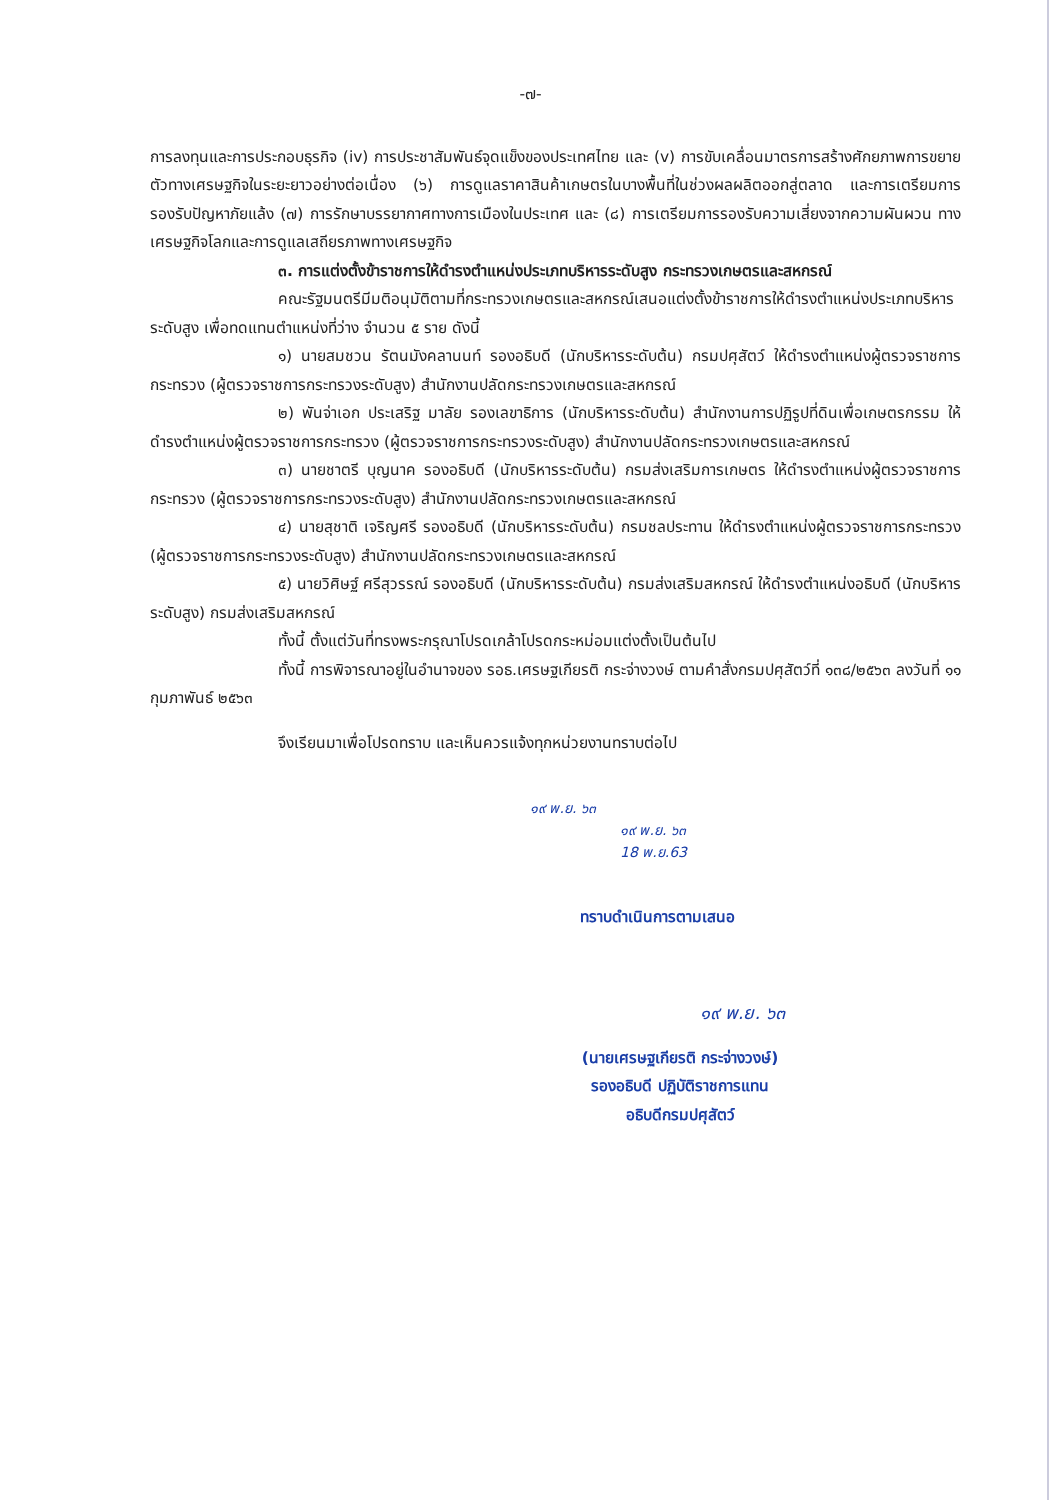-๗-
การลงทุนและการประกอบธุรกิจ (iv) การประชาสัมพันธ์จุดแข็งของประเทศไทย และ (v) การขับเคลื่อนมาตรการสร้างศักยภาพการขยายตัวทางเศรษฐกิจในระยะยาวอย่างต่อเนื่อง (๖) การดูแลราคาสินค้าเกษตรในบางพื้นที่ในช่วงผลผลิตออกสู่ตลาด และการเตรียมการรองรับปัญหาภัยแล้ง (๗) การรักษาบรรยากาศทางการเมืองในประเทศ และ (๘) การเตรียมการรองรับความเสี่ยงจากความผันผวน ทางเศรษฐกิจโลกและการดูแลเสถียรภาพทางเศรษฐกิจ
๓. การแต่งตั้งข้าราชการให้ดำรงตำแหน่งประเภทบริหารระดับสูง กระทรวงเกษตรและสหกรณ์
คณะรัฐมนตรีมีมติอนุมัติตามที่กระทรวงเกษตรและสหกรณ์เสนอแต่งตั้งข้าราชการให้ดำรงตำแหน่งประเภทบริหารระดับสูง เพื่อทดแทนตำแหน่งที่ว่าง จำนวน ๕ ราย ดังนี้
๑) นายสมชวน รัตนมังคลานนท์ รองอธิบดี (นักบริหารระดับต้น) กรมปศุสัตว์ ให้ดำรงตำแหน่งผู้ตรวจราชการกระทรวง (ผู้ตรวจราชการกระทรวงระดับสูง) สำนักงานปลัดกระทรวงเกษตรและสหกรณ์
๒) พันจ่าเอก ประเสริฐ มาลัย รองเลขาธิการ (นักบริหารระดับต้น) สำนักงานการปฏิรูปที่ดินเพื่อเกษตรกรรม ให้ดำรงตำแหน่งผู้ตรวจราชการกระทรวง (ผู้ตรวจราชการกระทรวงระดับสูง) สำนักงานปลัดกระทรวงเกษตรและสหกรณ์
๓) นายชาตรี บุญนาค รองอธิบดี (นักบริหารระดับต้น) กรมส่งเสริมการเกษตร ให้ดำรงตำแหน่งผู้ตรวจราชการกระทรวง (ผู้ตรวจราชการกระทรวงระดับสูง) สำนักงานปลัดกระทรวงเกษตรและสหกรณ์
๔) นายสุชาติ เจริญศรี รองอธิบดี (นักบริหารระดับต้น) กรมชลประทาน ให้ดำรงตำแหน่งผู้ตรวจราชการกระทรวง (ผู้ตรวจราชการกระทรวงระดับสูง) สำนักงานปลัดกระทรวงเกษตรและสหกรณ์
๕) นายวิศิษฐ์ ศรีสุวรรณ์ รองอธิบดี (นักบริหารระดับต้น) กรมส่งเสริมสหกรณ์ ให้ดำรงตำแหน่งอธิบดี (นักบริหารระดับสูง) กรมส่งเสริมสหกรณ์
ทั้งนี้ ตั้งแต่วันที่ทรงพระกรุณาโปรดเกล้าโปรดกระหม่อมแต่งตั้งเป็นต้นไป
ทั้งนี้ การพิจารณาอยู่ในอำนาจของ รอธ.เศรษฐเกียรติ กระจ่างวงษ์ ตามคำสั่งกรมปศุสัตว์ที่ ๑๓๘/๒๕๖๓ ลงวันที่ ๑๑ กุมภาพันธ์ ๒๕๖๓
จึงเรียนมาเพื่อโปรดทราบ และเห็นควรแจ้งทุกหน่วยงานทราบต่อไป
๑๙ พ.ย. ๖๓
๑๙ พ.ย. ๖๓
18 พ.ย.63
ทราบดำเนินการตามเสนอ
๑๙ พ.ย. ๖๓
(นายเศรษฐเกียรติ กระจ่างวงษ์)
รองอธิบดี ปฏิบัติราชการแทน
อธิบดีกรมปศุสัตว์